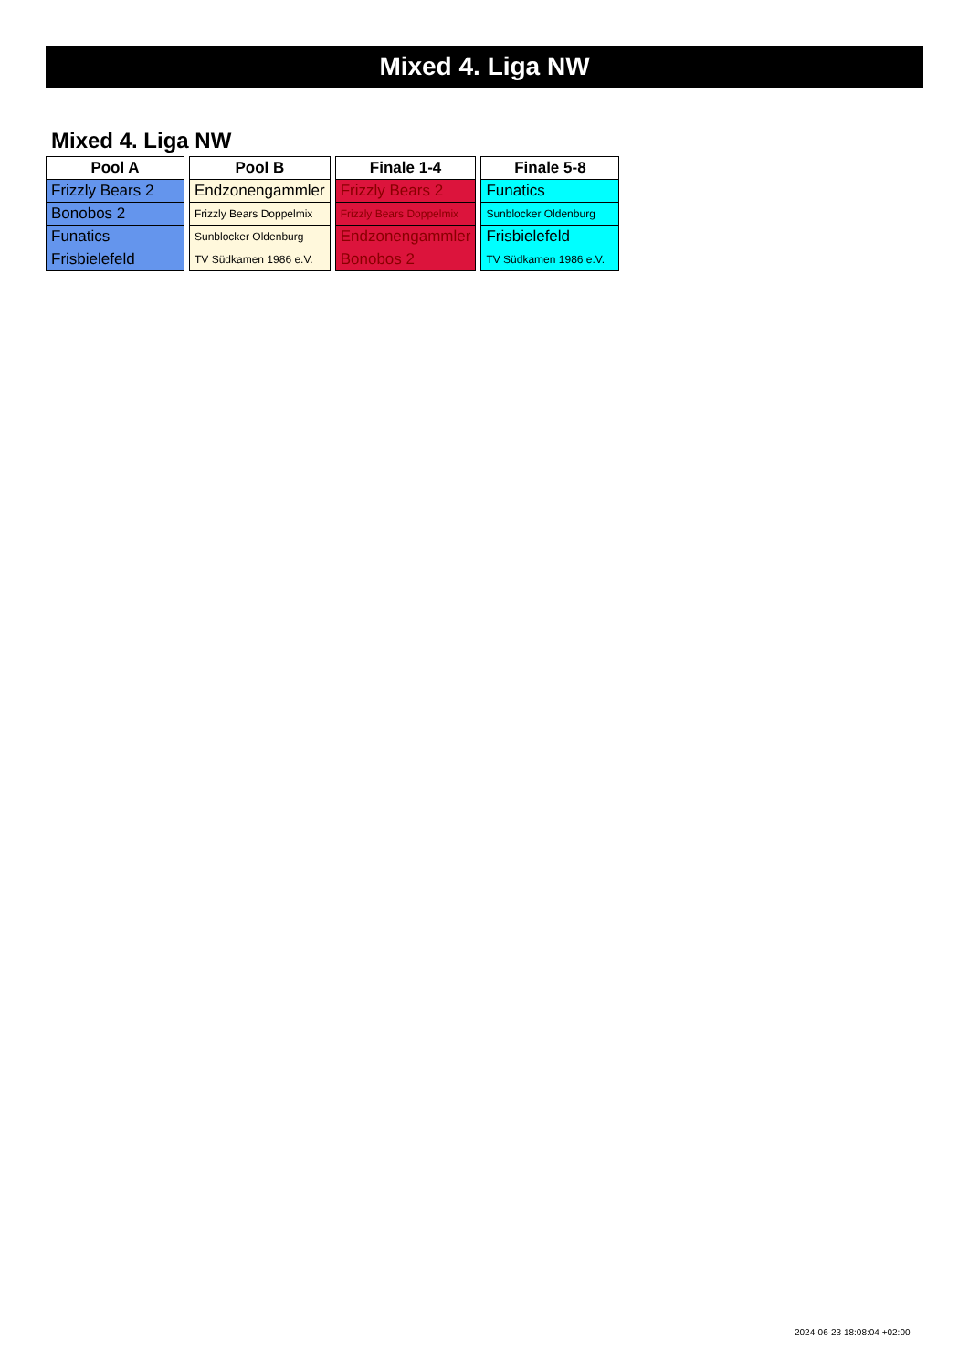Mixed 4. Liga NW
Mixed 4. Liga NW
| Pool A |
| --- |
| Frizzly Bears 2 |
| Bonobos 2 |
| Funatics |
| Frisbielefeld |
| Pool B |
| --- |
| Endzonengammler |
| Frizzly Bears Doppelmix |
| Sunblocker Oldenburg |
| TV Südkamen 1986 e.V. |
| Finale 1-4 |
| --- |
| Frizzly Bears 2 |
| Frizzly Bears Doppelmix |
| Endzonengammler |
| Bonobos 2 |
| Finale 5-8 |
| --- |
| Funatics |
| Sunblocker Oldenburg |
| Frisbielefeld |
| TV Südkamen 1986 e.V. |
2024-06-23 18:08:04 +02:00